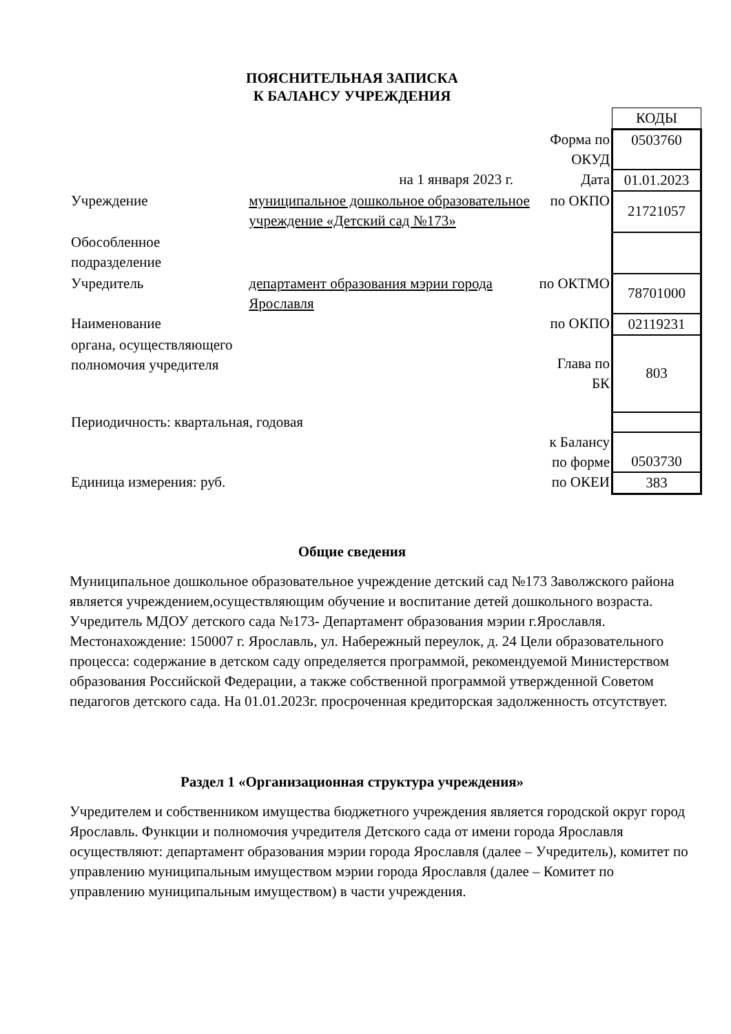ПОЯСНИТЕЛЬНАЯ ЗАПИСКА
К БАЛАНСУ УЧРЕЖДЕНИЯ
| | | | КОДЫ |
| | | Форма по ОКУД | 0503760 |
| | на 1 января 2023 г. | Дата | 01.01.2023 |
| Учреждение | муниципальное дошкольное образовательное учреждение «Детский сад №173» | по ОКПО | 21721057 |
| Обособленное подразделение | | | |
| Учредитель | департамент образования мэрии города Ярославля | по ОКТМО | 78701000 |
| Наименование | | по ОКПО | 02119231 |
| органа, осуществляющего полномочия учредителя | | Глава по БК | 803 |
| Периодичность: квартальная, годовая | | | |
| | | к Балансу по форме | 0503730 |
| Единица измерения: руб. | | по ОКЕИ | 383 |
Общие сведения
Муниципальное дошкольное образовательное учреждение детский сад №173 Заволжского района является учреждением,осуществляющим обучение и воспитание детей дошкольного возраста. Учредитель МДОУ детского сада №173- Департамент образования мэрии г.Ярославля. Местонахождение: 150007 г. Ярославль, ул. Набережный переулок, д. 24 Цели образовательного процесса: содержание в детском саду определяется программой, рекомендуемой Министерством образования Российской Федерации, а также собственной программой утвержденной Советом педагогов детского сада. На 01.01.2023г. просроченная кредиторская задолженность отсутствует.
Раздел 1 «Организационная структура учреждения»
Учредителем и собственником имущества бюджетного учреждения является городской округ город Ярославль. Функции и полномочия учредителя Детского сада от имени города Ярославля осуществляют: департамент образования мэрии города Ярославля (далее – Учредитель), комитет по управлению муниципальным имуществом мэрии города Ярославля (далее – Комитет по управлению муниципальным имуществом) в части учреждения.